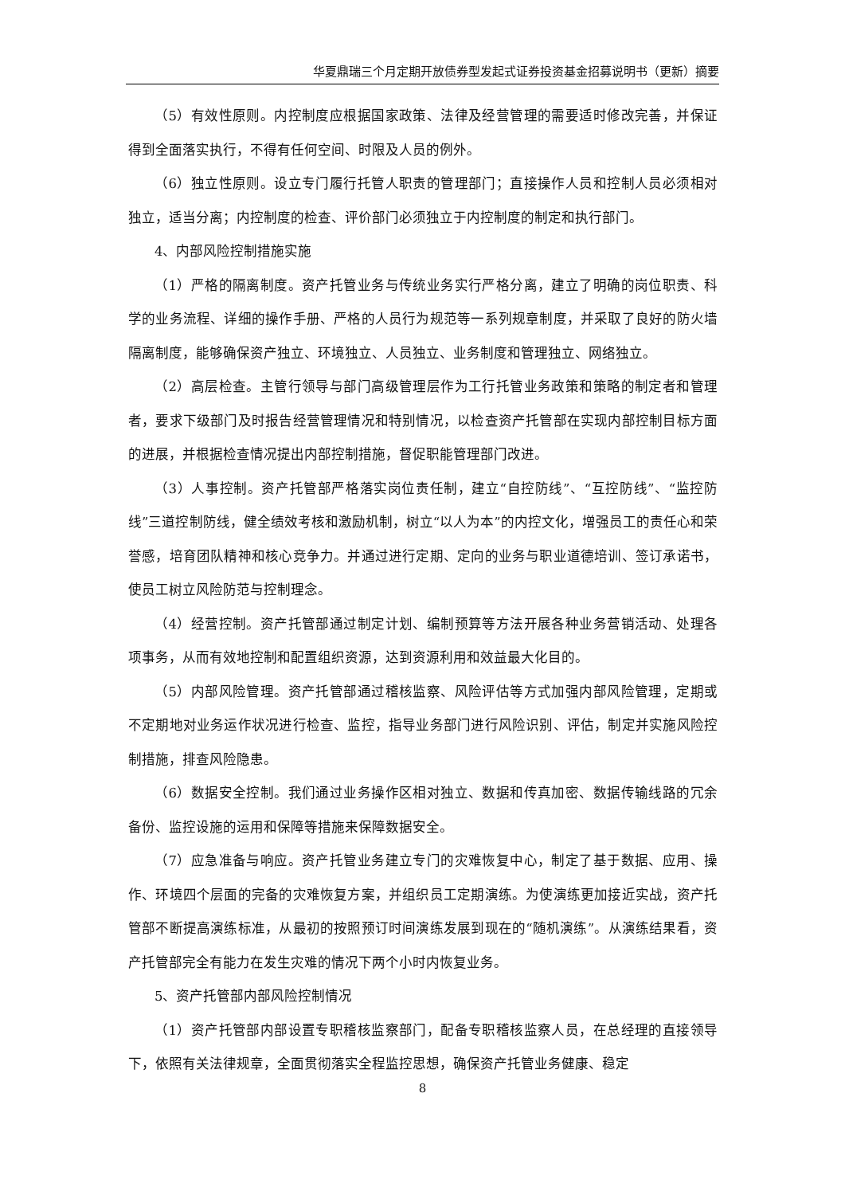华夏鼎瑞三个月定期开放债券型发起式证券投资基金招募说明书（更新）摘要
（5）有效性原则。内控制度应根据国家政策、法律及经营管理的需要适时修改完善，并保证得到全面落实执行，不得有任何空间、时限及人员的例外。
（6）独立性原则。设立专门履行托管人职责的管理部门；直接操作人员和控制人员必须相对独立，适当分离；内控制度的检查、评价部门必须独立于内控制度的制定和执行部门。
4、内部风险控制措施实施
（1）严格的隔离制度。资产托管业务与传统业务实行严格分离，建立了明确的岗位职责、科学的业务流程、详细的操作手册、严格的人员行为规范等一系列规章制度，并采取了良好的防火墙隔离制度，能够确保资产独立、环境独立、人员独立、业务制度和管理独立、网络独立。
（2）高层检查。主管行领导与部门高级管理层作为工行托管业务政策和策略的制定者和管理者，要求下级部门及时报告经营管理情况和特别情况，以检查资产托管部在实现内部控制目标方面的进展，并根据检查情况提出内部控制措施，督促职能管理部门改进。
（3）人事控制。资产托管部严格落实岗位责任制，建立“自控防线”、“互控防线”、“监控防线”三道控制防线，健全绩效考核和激励机制，树立“以人为本”的内控文化，增强员工的责任心和荣誉感，培育团队精神和核心竞争力。并通过进行定期、定向的业务与职业道德培训、签订承诺书，使员工树立风险防范与控制理念。
（4）经营控制。资产托管部通过制定计划、编制预算等方法开展各种业务营销活动、处理各项事务，从而有效地控制和配置组织资源，达到资源利用和效益最大化目的。
（5）内部风险管理。资产托管部通过稽核监察、风险评估等方式加强内部风险管理，定期或不定期地对业务运作状况进行检查、监控，指导业务部门进行风险识别、评估，制定并实施风险控制措施，排查风险隐患。
（6）数据安全控制。我们通过业务操作区相对独立、数据和传真加密、数据传输线路的冗余备份、监控设施的运用和保障等措施来保障数据安全。
（7）应急准备与响应。资产托管业务建立专门的灾难恢复中心，制定了基于数据、应用、操作、环境四个层面的完备的灾难恢复方案，并组织员工定期演练。为使演练更加接近实战，资产托管部不断提高演练标准，从最初的按照预订时间演练发展到现在的“随机演练”。从演练结果看，资产托管部完全有能力在发生灾难的情况下两个小时内恢复业务。
5、资产托管部内部风险控制情况
（1）资产托管部内部设置专职稽核监察部门，配备专职稽核监察人员，在总经理的直接领导下，依照有关法律规章，全面贯彻落实全程监控思想，确保资产托管业务健康、稳定
8